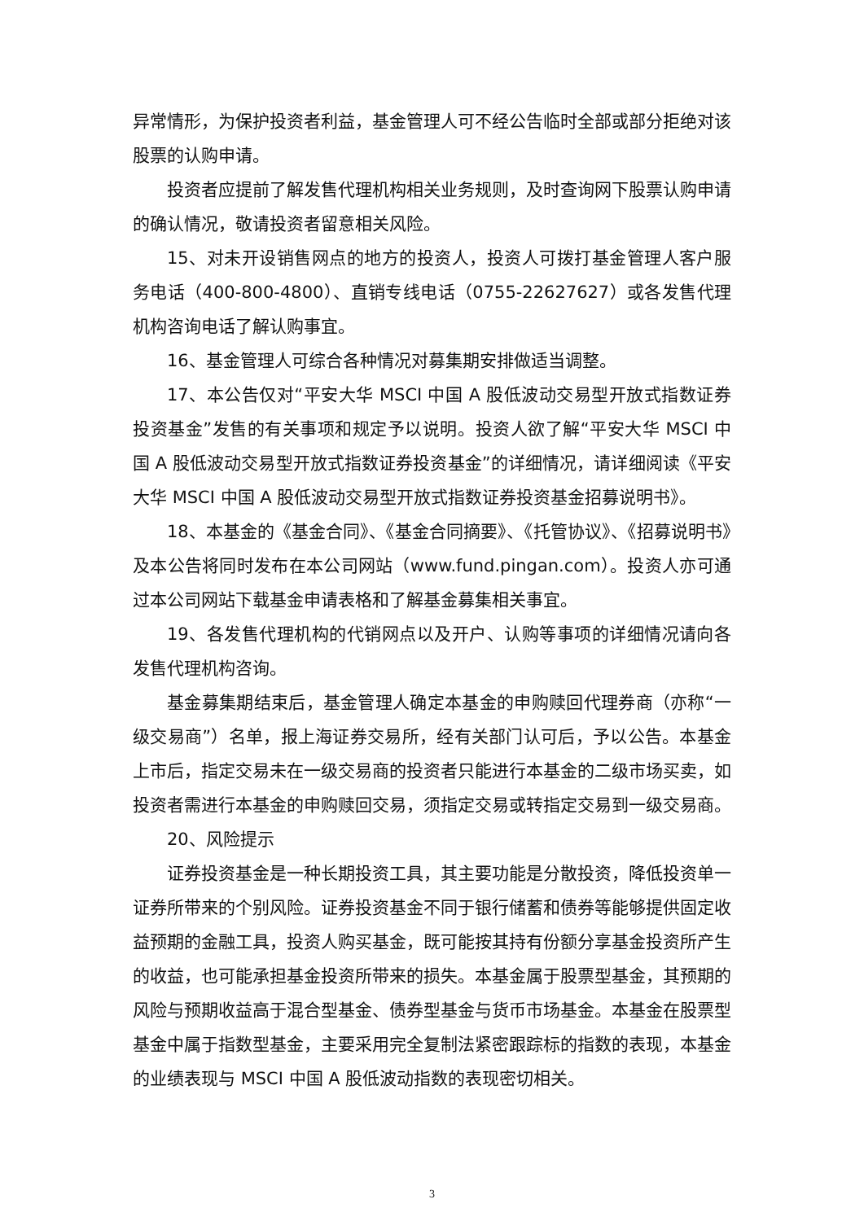异常情形，为保护投资者利益，基金管理人可不经公告临时全部或部分拒绝对该股票的认购申请。
投资者应提前了解发售代理机构相关业务规则，及时查询网下股票认购申请的确认情况，敬请投资者留意相关风险。
15、对未开设销售网点的地方的投资人，投资人可拨打基金管理人客户服务电话（400-800-4800）、直销专线电话（0755-22627627）或各发售代理机构咨询电话了解认购事宜。
16、基金管理人可综合各种情况对募集期安排做适当调整。
17、本公告仅对“平安大华 MSCI 中国 A 股低波动交易型开放式指数证券投资基金”发售的有关事项和规定予以说明。投资人欲了解“平安大华 MSCI 中国 A 股低波动交易型开放式指数证券投资基金”的详细情况，请详细阅读《平安大华 MSCI 中国 A 股低波动交易型开放式指数证券投资基金招募说明书》。
18、本基金的《基金合同》、《基金合同摘要》、《托管协议》、《招募说明书》及本公告将同时发布在本公司网站（www.fund.pingan.com）。投资人亦可通过本公司网站下载基金申请表格和了解基金募集相关事宜。
19、各发售代理机构的代销网点以及开户、认购等事项的详细情况请向各发售代理机构咨询。
基金募集期结束后，基金管理人确定本基金的申购赎回代理券商（亦称“一级交易商”）名单，报上海证券交易所，经有关部门认可后，予以公告。本基金上市后，指定交易未在一级交易商的投资者只能进行本基金的二级市场买卖，如投资者需进行本基金的申购赎回交易，须指定交易或转指定交易到一级交易商。
20、风险提示
证券投资基金是一种长期投资工具，其主要功能是分散投资，降低投资单一证券所带来的个别风险。证券投资基金不同于银行储蓄和债券等能够提供固定收益预期的金融工具，投资人购买基金，既可能按其持有份额分享基金投资所产生的收益，也可能承担基金投资所带来的损失。本基金属于股票型基金，其预期的风险与预期收益高于混合型基金、债券型基金与货币市场基金。本基金在股票型基金中属于指数型基金，主要采用完全复制法紧密跟踪标的指数的表现，本基金的业绩表现与 MSCI 中国 A 股低波动指数的表现密切相关。
3